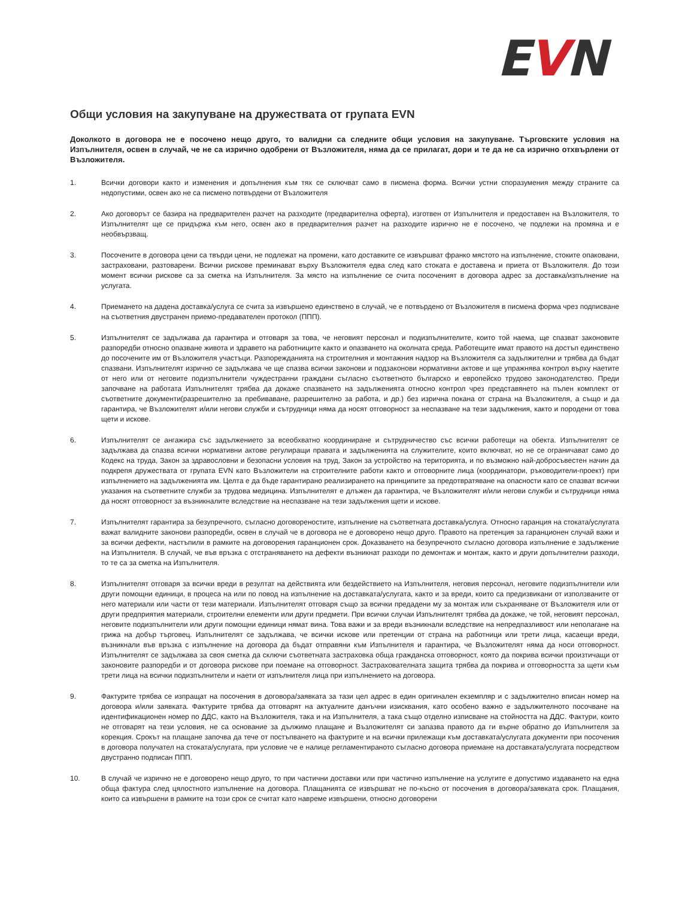EVN
Общи условия на закупуване на дружествата от групата EVN
Доколкото в договора не е посочено нещо друго, то валидни са следните общи условия на закупуване. Търговските условия на Изпълнителя, освен в случай, че не са изрично одобрени от Възложителя, няма да се прилагат, дори и те да не са изрично отхвърлени от Възложителя.
1. Всички договори както и изменения и допълнения към тях се сключват само в писмена форма. Всички устни споразумения между страните са недопустими, освен ако не са писмено потвърдени от Възложителя
2. Ако договорът се базира на предварителен разчет на разходите (предварителна оферта), изготвен от Изпълнителя и предоставен на Възложителя, то Изпълнителят ще се придържа към него, освен ако в предварителния разчет на разходите изрично не е посочено, че подлежи на промяна и е необвързващ.
3. Посочените в договора цени са твърди цени, не подлежат на промени, като доставките се извършват франко мястото на изпълнение, стоките опаковани, застраховани, разтоварени. Всички рискове преминават върху Възложителя едва след като стоката е доставена и приета от Възложителя. До този момент всички рискове са за сметка на Изпълнителя. За място на изпълнение се счита посоченият в договора адрес за доставка/изпълнение на услугата.
4. Приемането на дадена доставка/услуга се счита за извършено единствено в случай, че е потвърдено от Възложителя в писмена форма чрез подписване на съответния двустранен приемо-предавателен протокол (ППП).
5. Изпълнителят се задължава да гарантира и отговаря за това, че неговият персонал и подизпълнителите, които той наема, ще спазват законовите разпоредби относно опазване живота и здравето на работниците както и опазването на околната среда. Работещите имат правото на достъп единствено до посочените им от Възложителя участъци. Разпорежданията на строителния и монтажния надзор на Възложителя са задължителни и трябва да бъдат спазвани. Изпълнителят изрично се задължава че ще спазва всички законови и подзаконови нормативни актове и ще упражнява контрол върху наетите от него или от неговите подизпълнители чуждестранни граждани съгласно съответното българско и европейско трудово законодателство. Преди започване на работата Изпълнителят трябва да докаже спазването на задълженията относно контрол чрез представянето на пълен комплект от съответните документи(разрешително за пребиваване, разрешително за работа, и др.) без изрична покана от страна на Възложителя, а също и да гарантира, че Възложителят и/или негови служби и сътрудници няма да носят отговорност за неспазване на тези задължения, както и породени от това щети и искове.
6. Изпълнителят се ангажира със задължението за всеобхватно координиране и сътрудничество със всички работещи на обекта. Изпълнителят се задължава да спазва всички нормативни актове регулиращи правата и задълженията на служителите, които включват, но не се ограничават само до Кодекс на труда, Закон за здравословни и безопасни условия на труд, Закон за устройство на територията, и по възможно най-добросъвестен начин да подкрепя дружествата от групата EVN като Възложители на строителните работи както и отговорните лица (координатори, ръководители-проект) при изпълнението на задълженията им. Целта е да бъде гарантирано реализирането на принципите за предотвратяване на опасности като се спазват всички указания на съответните служби за трудова медицина. Изпълнителят е длъжен да гарантира, че Възложителят и/или негови служби и сътрудници няма да носят отговорност за възникналите вследствие на неспазване на тези задължения щети и искове.
7. Изпълнителят гарантира за безупречното, съгласно договореностите, изпълнение на съответната доставка/услуга. Относно гаранция на стоката/услугата важат валидните законови разпоредби, освен в случай че в договора не е договорено нещо друго. Правото на претенция за гаранционен случай важи и за всички дефекти, настъпили в рамките на договорения гаранционен срок. Доказването на безупречното съгласно договора изпълнение е задължение на Изпълнителя. В случай, че във връзка с отстраняването на дефекти възникнат разходи по демонтаж и монтаж, както и други допълнителни разходи, то те са за сметка на Изпълнителя.
8. Изпълнителят отговаря за всички вреди в резултат на действията или бездействието на Изпълнителя, неговия персонал, неговите подизпълнители или други помощни единици, в процеса на или по повод на изпълнение на доставката/услугата, както и за вреди, които са предизвикани от използваните от него материали или части от тези материали. Изпълнителят отговаря също за всички предадени му за монтаж или съхраняване от Възложителя или от други предприятия материали, строителни елементи или други предмети. При всички случаи Изпълнителят трябва да докаже, че той, неговият персонал, неговите подизпълнители или други помощни единици нямат вина. Това важи и за вреди възникнали вследствие на непредпазливост или неполагане на грижа на добър търговец. Изпълнителят се задължава, че всички искове или претенции от страна на работници или трети лица, касаещи вреди, възникнали във връзка с изпълнение на договора да бъдат отправяни към Изпълнителя и гарантира, че Възложителят няма да носи отговорност. Изпълнителят се задължава за своя сметка да сключи съответната застраховка обща гражданска отговорност, която да покрива всички произтичащи от законовите разпоредби и от договора рискове при поемане на отговорност. Застрахователната защита трябва да покрива и отговорността за щети към трети лица на всички подизпълнители и наети от изпълнителя лица при изпълнението на договора.
9. Фактурите трябва се изпращат на посочения в договора/заявката за тази цел адрес в един оригинален екземпляр и с задължително вписан номер на договора и/или заявката. Фактурите трябва да отговарят на актуалните данъчни изисквания, като особено важно е задължителното посочване на идентификационен номер по ДДС, както на Възложителя, така и на Изпълнителя, а така също отделно изписване на стойността на ДДС. Фактури, които не отговарят на тези условия, не са основание за дължимо плащане и Възложителят си запазва правото да ги върне обратно до Изпълнителя за корекция. Срокът на плащане започва да тече от постъпването на фактурите и на всички прилежащи към доставката/услугата документи при посочения в договора получател на стоката/услугата, при условие че е налице регламентираното съгласно договора приемане на доставката/услугата посредством двустранно подписан ППП.
10. В случай че изрично не е договорено нещо друго, то при частични доставки или при частично изпълнение на услугите е допустимо издаването на една обща фактура след цялостното изпълнение на договора. Плащанията се извършват не по-късно от посочения в договора/заявката срок. Плащания, които са извършени в рамките на този срок се считат като навреме извършени, относно договорени